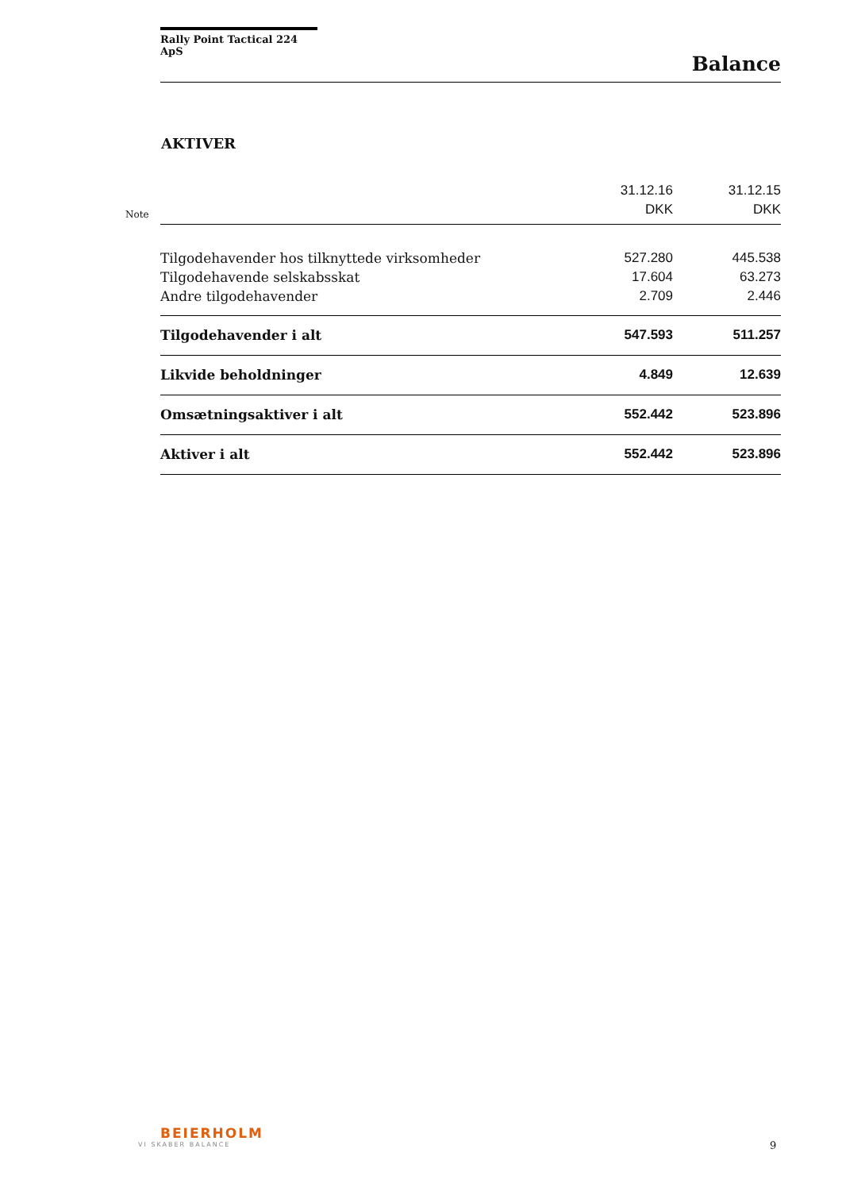Rally Point Tactical 224 ApS
Balance
AKTIVER
Note
| | 31.12.16 DKK | 31.12.15 DKK |
| --- | --- | --- |
| Tilgodehavender hos tilknyttede virksomheder | 527.280 | 445.538 |
| Tilgodehavende selskabsskat | 17.604 | 63.273 |
| Andre tilgodehavender | 2.709 | 2.446 |
| Tilgodehavender i alt | 547.593 | 511.257 |
| Likvide beholdninger | 4.849 | 12.639 |
| Omsætningsaktiver i alt | 552.442 | 523.896 |
| Aktiver i alt | 552.442 | 523.896 |
BEIERHOLM
VI SKABER BALANCE
9